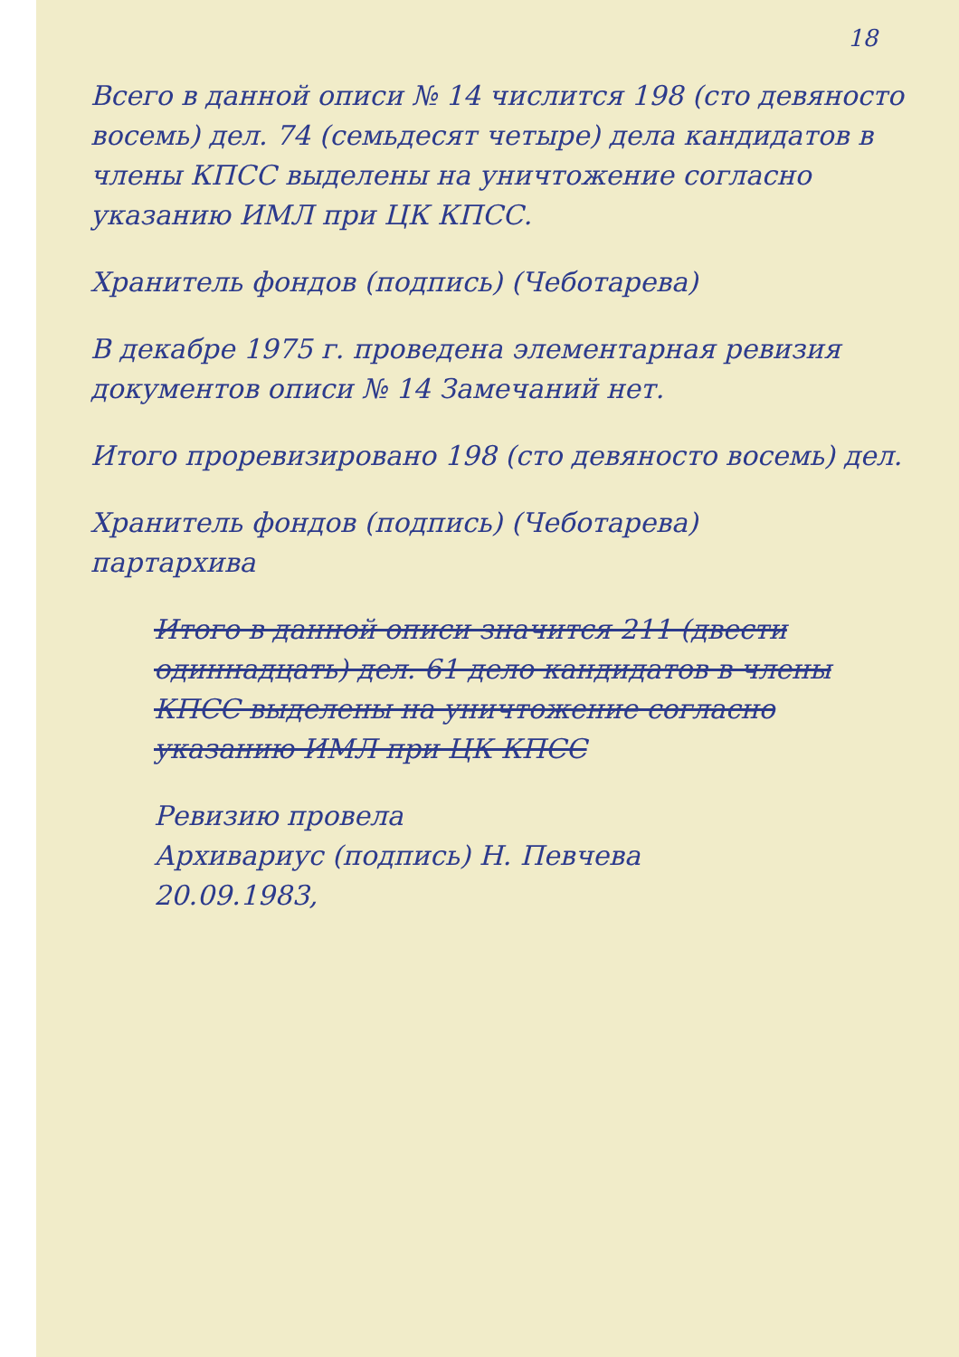18
Всего в данной описи № 14 числится 198 (сто девяносто восемь) дел. 74 (семьдесят четыре) дела кандидатов в члены КПСС выделены на уничтожение согласно указанию ИМЛ при ЦК КПСС.
Хранитель фондов (подпись) (Чеботарева)
В декабре 1975 г. проведена элементарная ревизия документов описи № 14 Замечаний нет.
Итого проревизировано 198 (сто девяносто восемь) дел.
Хранитель фондов (подпись) (Чеботарева)
партархива
Итого в данной описи значится 211 (двести одиннадцать) дел. 61 дело кандидатов в члены КПСС выделены на уничтожение согласно указанию ИМЛ при ЦК КПСС
Ревизию провела
Архивариус (подпись) Н. Певчева
20.09.1983,